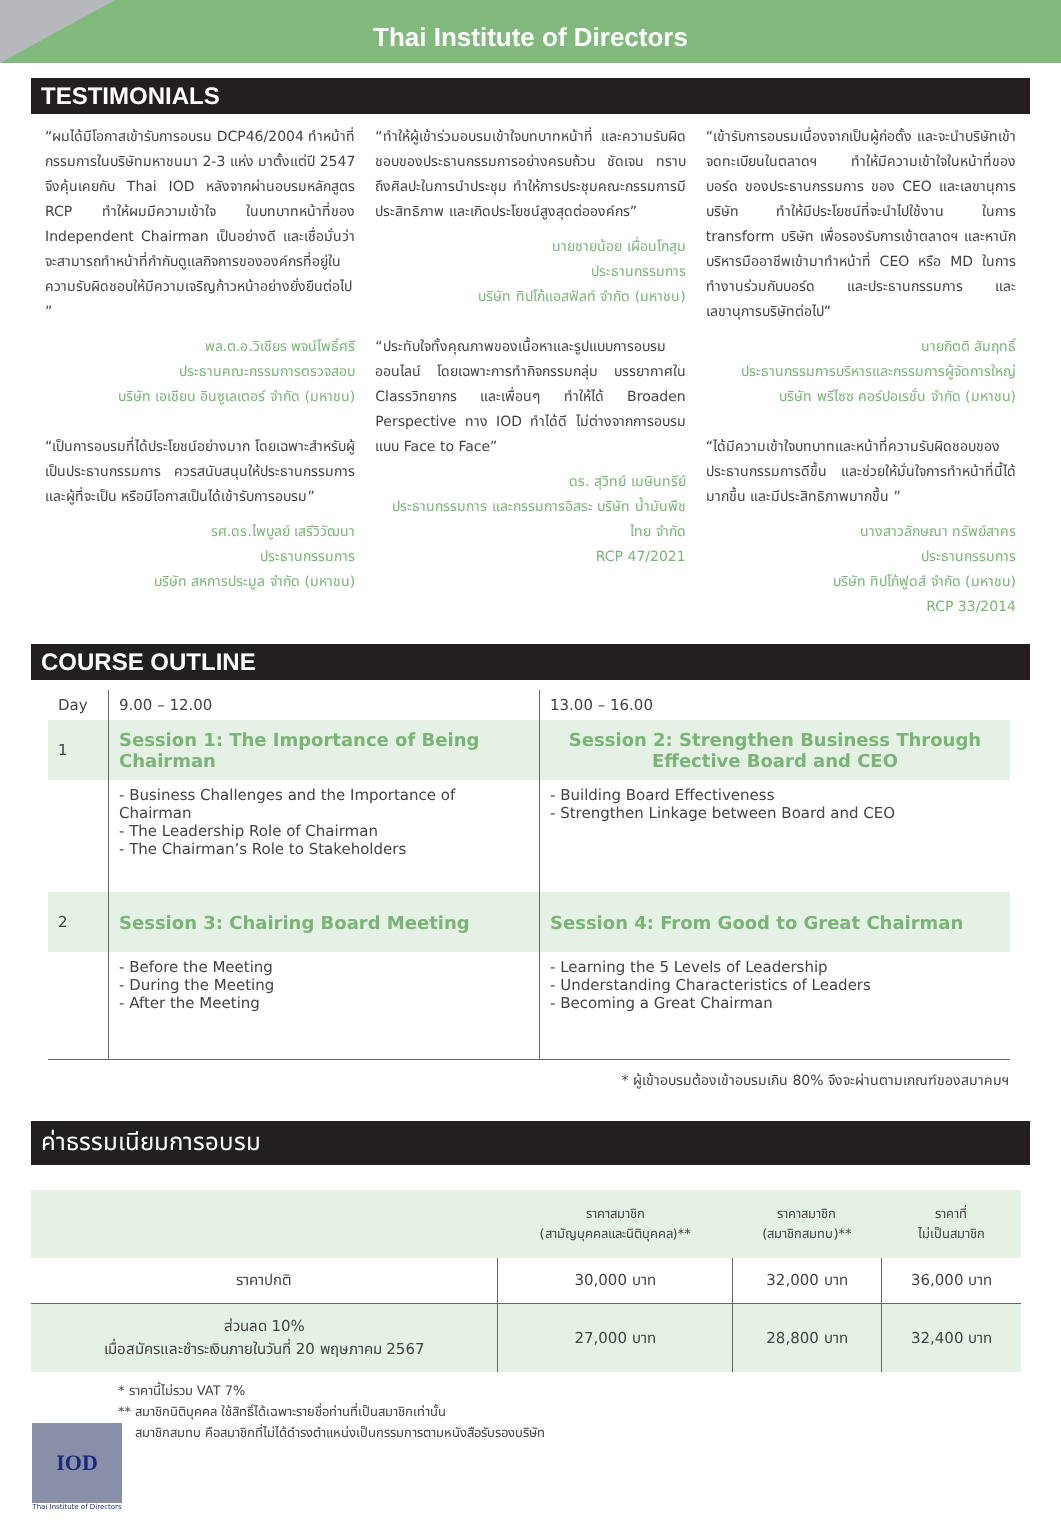Thai Institute of Directors
TESTIMONIALS
“ผมได้มีโอกาสเข้ารับการอบรม DCP46/2004 ทำหน้าที่กรรมการในบริษัทมหาชนมา 2-3 แห่ง มาตั้งแต่ปี 2547 จึงคุ้นเคยกับ Thai IOD หลังจากผ่านอบรมหลักสูตร RCP ทำให้ผมมีความเข้าใจ ในบทบาทหน้าที่ของ Independent Chairman เป็นอย่างดี และเชื่อมั่นว่าจะสามารถทำหน้าที่กำกับดูแลกิจการขององค์กรที่อยู่ในความรับผิดชอบให้มีความเจริญก้าวหน้าอย่างยั่งยืนต่อไป ”
พล.ต.อ.วิเชียร พจน์โพธิ์ศรี
ประธานคณะกรรมการตรวจสอบ
บริษัท เอเชียน อินซูเลเตอร์ จำกัด (มหาชน)
“เป็นการอบรมที่ได้ประโยชน์อย่างมาก โดยเฉพาะสำหรับผู้เป็นประธานกรรมการ ควรสนับสนุนให้ประธานกรรมการ และผู้ที่จะเป็น หรือมีโอกาสเป็นได้เข้ารับการอบรม”
รศ.ดร.ไพบูลย์ เสรีวิวัฒนา
ประธานกรรมการ
บริษัท สหการประมูล จำกัด (มหาชน)
“ทำให้ผู้เข้าร่วมอบรมเข้าใจบทบาทหน้าที่ และความรับผิดชอบของประธานกรรมการอย่างครบถ้วน ชัดเจน ทราบถึงศิลปะในการนำประชุม ทำให้การประชุมคณะกรรมการมีประสิทธิภาพ และเกิดประโยชน์สูงสุดต่อองค์กร”
นายชายน้อย เผื่อนโกสุม
ประธานกรรมการ
บริษัท ทิปโก้แอสฟัลท์ จำกัด (มหาชน)
“ประทับใจทั้งคุณภาพของเนื้อหาและรูปแบบการอบรมออนไลน์ โดยเฉพาะการทำกิจกรรมกลุ่ม บรรยากาศใน Classวิทยากร และเพื่อนๆ ทำให้ได้ Broaden Perspective ทาง IOD ทำได้ดี ไม่ต่างจากการอบรมแบบ Face to Face”
ดร. สุวิทย์ เมษินทรีย์
ประธานกรรมการ และกรรมการอิสระ บริษัท น้ำมันพืชไทย จำกัด
RCP 47/2021
“เข้ารับการอบรมเนื่องจากเป็นผู้ก่อตั้ง และจะนำบริษัทเข้าจดทะเบียนในตลาดฯ ทำให้มีความเข้าใจในหน้าที่ของบอร์ด ของประธานกรรมการ ของ CEO และเลขานุการบริษัท ทำให้มีประโยชน์ที่จะนำไปใช้งาน ในการ transform บริษัท เพื่อรองรับการเข้าตลาดฯ และหานักบริหารมืออาชีพเข้ามาทำหน้าที่ CEO หรือ MD ในการทำงานร่วมกับบอร์ด และประธานกรรมการ และเลขานุการบริษัทต่อไป”
นายกิตติ สัมฤทธิ์
ประธานกรรมการบริหารและกรรมการผู้จัดการใหญ่
บริษัท พรีไซซ คอร์ปอเรชั่น จำกัด (มหาชน)
“ได้มีความเข้าใจบทบาทและหน้าที่ความรับผิดชอบของประธานกรรมการดีขึ้น และช่วยให้มั่นใจการทำหน้าที่นี้ได้มากขึ้น และมีประสิทธิภาพมากขึ้น ”
นางสาวลักษณา ทรัพย์สาคร
ประธานกรรมการ
บริษัท ทิปโก้ฟูดส์ จำกัด (มหาชน)
RCP 33/2014
COURSE OUTLINE
| Day | 9.00 – 12.00 | 13.00 – 16.00 |
| 1 | Session 1: The Importance of Being Chairman | Session 2: Strengthen Business Through Effective Board and CEO |
| | - Business Challenges and the Importance of Chairman - The Leadership Role of Chairman - The Chairman’s Role to Stakeholders | - Building Board Effectiveness - Strengthen Linkage between Board and CEO |
| 2 | Session 3: Chairing Board Meeting | Session 4: From Good to Great Chairman |
| | - Before the Meeting - During the Meeting - After the Meeting | - Learning the 5 Levels of Leadership - Understanding Characteristics of Leaders - Becoming a Great Chairman |
* ผู้เข้าอบรมต้องเข้าอบรมเกิน 80% จึงจะผ่านตามเกณฑ์ของสมาคมฯ
ค่าธรรมเนียมการอบรม
| | ราคาสมาชิก (สามัญบุคคลและนิติบุคคล)** | ราคาสมาชิก (สมาชิกสมทบ)** | ราคาที่ ไม่เป็นสมาชิก |
| ราคาปกติ | 30,000 บาท | 32,000 บาท | 36,000 บาท |
| ส่วนลด 10% เมื่อสมัครและชำระเงินภายในวันที่ 20 พฤษภาคม 2567 | 27,000 บาท | 28,800 บาท | 32,400 บาท |
* ราคานี้ไม่รวม VAT 7%
** สมาชิกนิติบุคคล ใช้สิทธิ์ได้เฉพาะรายชื่อท่านที่เป็นสมาชิกเท่านั้น
สมาชิกสมทบ คือสมาชิกที่ไม่ได้ดำรงตำแหน่งเป็นกรรมการตามหนังสือรับรองบริษัท
IOD
Thai Institute of Directors